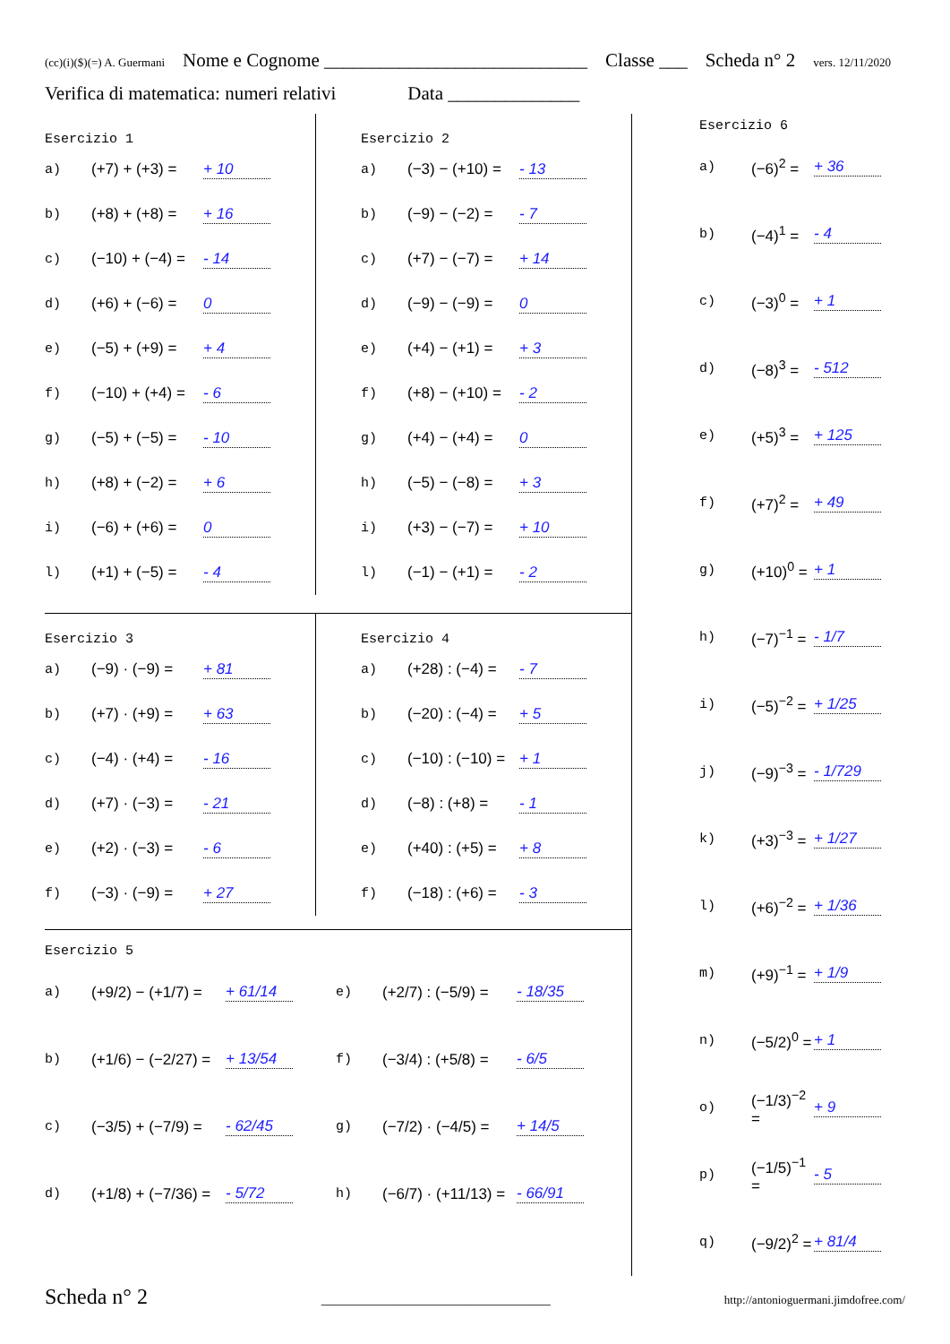(cc)(i)($)(=) A. Guermani Nome e Cognome ____________________________ Classe ___ Scheda n° 2 vers. 12/11/2020
Verifica di matematica: numeri relativi Data ______________
Esercizio 1
a) (+7) + (+3) = + 10
b) (+8) + (+8) = + 16
c) (−10) + (−4) = - 14
d) (+6) + (−6) = 0
e) (−5) + (+9) = + 4
f) (−10) + (+4) = - 6
g) (−5) + (−5) = - 10
h) (+8) + (−2) = + 6
i) (−6) + (+6) = 0
l) (+1) + (−5) = - 4
Esercizio 2
a) (−3) − (+10) = - 13
b) (−9) − (−2) = - 7
c) (+7) − (−7) = + 14
d) (−9) − (−9) = 0
e) (+4) − (+1) = + 3
f) (+8) − (+10) = - 2
g) (+4) − (+4) = 0
h) (−5) − (−8) = + 3
i) (+3) − (−7) = + 10
l) (−1) − (+1) = - 2
Esercizio 3
a) (−9) · (−9) = + 81
b) (+7) · (+9) = + 63
c) (−4) · (+4) = - 16
d) (+7) · (−3) = - 21
e) (+2) · (−3) = - 6
f) (−3) · (−9) = + 27
Esercizio 4
a) (+28) : (−4) = - 7
b) (−20) : (−4) = + 5
c) (−10) : (−10) = + 1
d) (−8) : (+8) = - 1
e) (+40) : (+5) = + 8
f) (−18) : (+6) = - 3
Esercizio 5
a) (+9/2) − (+1/7) = + 61/14
e) (+2/7) : (−5/9) = - 18/35
b) (+1/6) − (−2/27) = + 13/54
f) (−3/4) : (+5/8) = - 6/5
c) (−3/5) + (−7/9) = - 62/45
g) (−7/2) · (−4/5) = + 14/5
d) (+1/8) + (−7/36) = - 5/72
h) (−6/7) · (+11/13) = - 66/91
Esercizio 6
a) (−6)<sup>2</sup> = + 36
b) (−4)<sup>1</sup> = - 4
c) (−3)<sup>0</sup> = + 1
d) (−8)<sup>3</sup> = - 512
e) (+5)<sup>3</sup> = + 125
f) (+7)<sup>2</sup> = + 49
g) (+10)<sup>0</sup> = + 1
h) (−7)<sup>−1</sup> = - 1/7
i) (−5)<sup>−2</sup> = + 1/25
j) (−9)<sup>−3</sup> = - 1/729
k) (+3)<sup>−3</sup> = + 1/27
l) (+6)<sup>−2</sup> = + 1/36
m) (+9)<sup>−1</sup> = + 1/9
n) (−5/2)<sup>0</sup> = + 1
o) (−1/3)<sup>−2</sup> = + 9
p) (−1/5)<sup>−1</sup> = - 5
q) (−9/2)<sup>2</sup> = + 81/4
Scheda n° 2 ________________________________ http://antonioguermani.jimdofree.com/